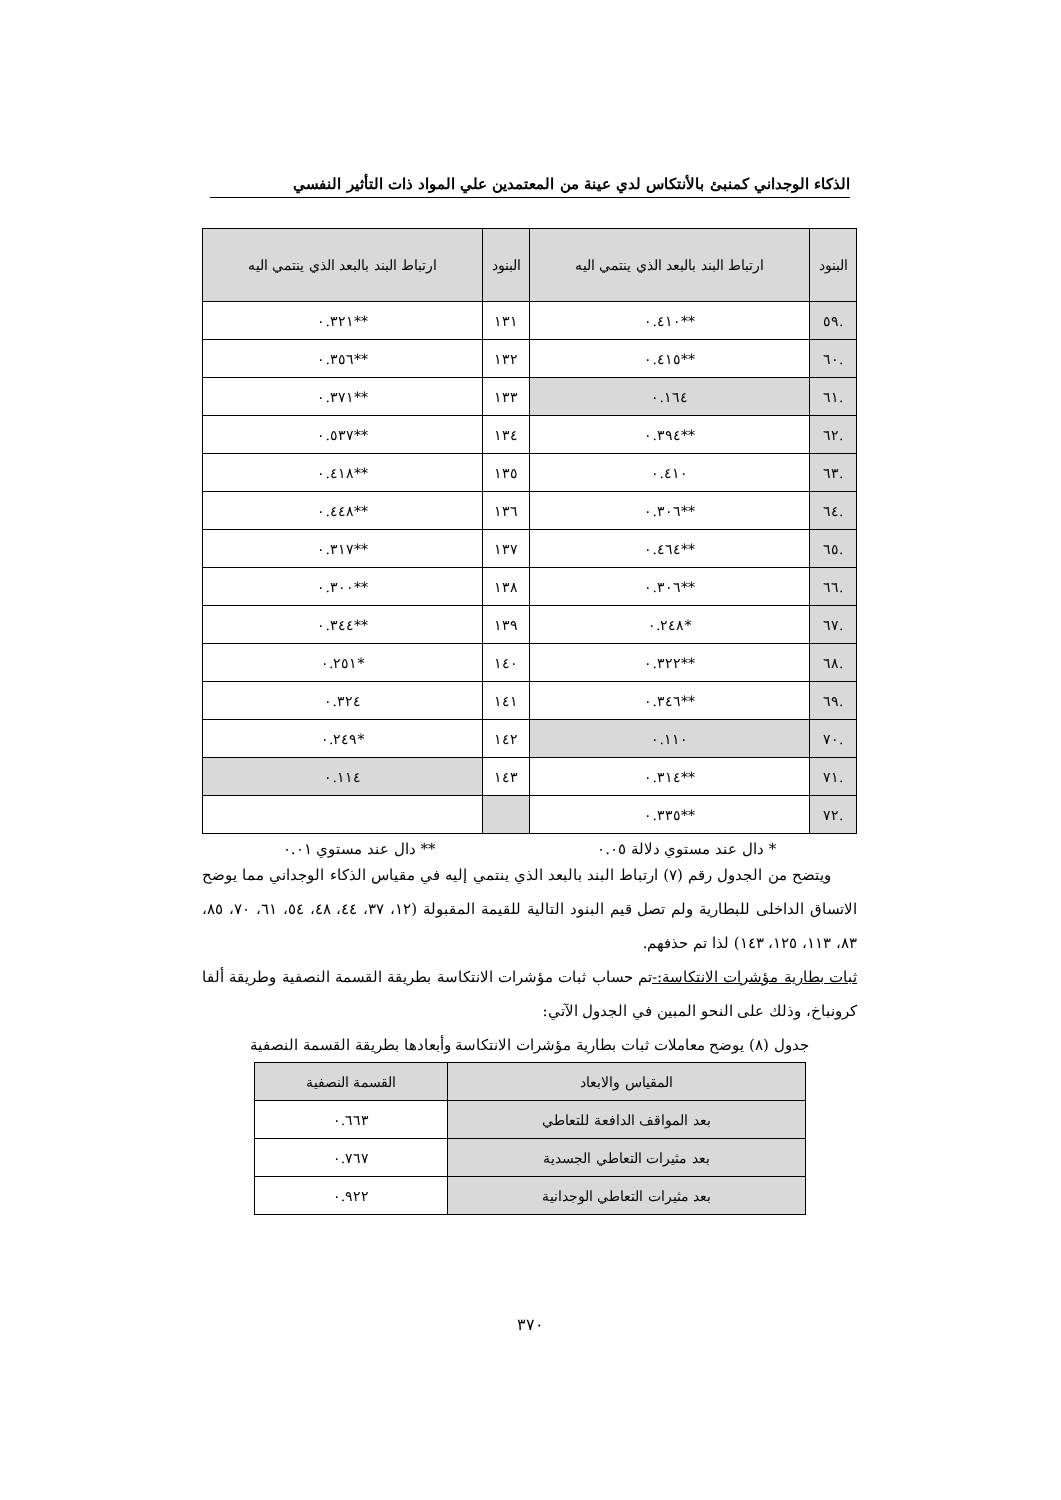الذكاء الوجداني كمنبئ بالأنتكاس لدي عينة من المعتمدين علي المواد ذات التأثير النفسي
| البنود | ارتباط البند بالبعد الذي ينتمي اليه | البنود | ارتباط البند بالبعد الذي ينتمي اليه |
| --- | --- | --- | --- |
| .٥٩ | **٠.٤١٠ | ١٣١ | **٠.٣٢١ |
| .٦٠ | **٠.٤١٥ | ١٣٢ | **٠.٣٥٦ |
| .٦١ | ٠.١٦٤ | ١٣٣ | **٠.٣٧١ |
| .٦٢ | **٠.٣٩٤ | ١٣٤ | **٠.٥٣٧ |
| .٦٣ | ٠.٤١٠ | ١٣٥ | **٠.٤١٨ |
| .٦٤ | **٠.٣٠٦ | ١٣٦ | **٠.٤٤٨ |
| .٦٥ | **٠.٤٦٤ | ١٣٧ | **٠.٣١٧ |
| .٦٦ | **٠.٣٠٦ | ١٣٨ | **٠.٣٠٠ |
| .٦٧ | *٠.٢٤٨ | ١٣٩ | **٠.٣٤٤ |
| .٦٨ | **٠.٣٢٢ | ١٤٠ | *٠.٢٥١ |
| .٦٩ | **٠.٣٤٦ | ١٤١ | ٠.٣٢٤ |
| .٧٠ | ٠.١١٠ | ١٤٢ | *٠.٢٤٩ |
| .٧١ | **٠.٣١٤ | ١٤٣ | ٠.١١٤ |
| .٧٢ | **٠.٣٣٥ | | |
* دال عند مستوي دلالة ٠.٠٥ ** دال عند مستوي ٠.٠١
ويتضح من الجدول رقم (٧) ارتباط البند بالبعد الذي ينتمي إليه في مقياس الذكاء الوجداني مما يوضح الاتساق الداخلى للبطارية ولم تصل قيم البنود التالية للقيمة المقبولة (١٢، ٣٧، ٤٤، ٤٨، ٥٤، ٦١، ٧٠، ٨٥، ٨٣، ١١٣، ١٢٥، ١٤٣) لذا تم حذفهم.
ثبات بطارية مؤشرات الانتكاسة:-تم حساب ثبات مؤشرات الانتكاسة بطريقة القسمة النصفية وطريقة ألفا كرونباخ، وذلك على النحو المبين في الجدول الآتي:
جدول (٨) يوضح معاملات ثبات بطارية مؤشرات الانتكاسة وأبعادها بطريقة القسمة النصفية
| المقياس والابعاد | القسمة النصفية |
| --- | --- |
| بعد المواقف الدافعة للتعاطي | ٠.٦٦٣ |
| بعد مثيرات التعاطي الجسدية | ٠.٧٦٧ |
| بعد مثيرات التعاطي الوجدانية | ٠.٩٢٢ |
٣٧٠